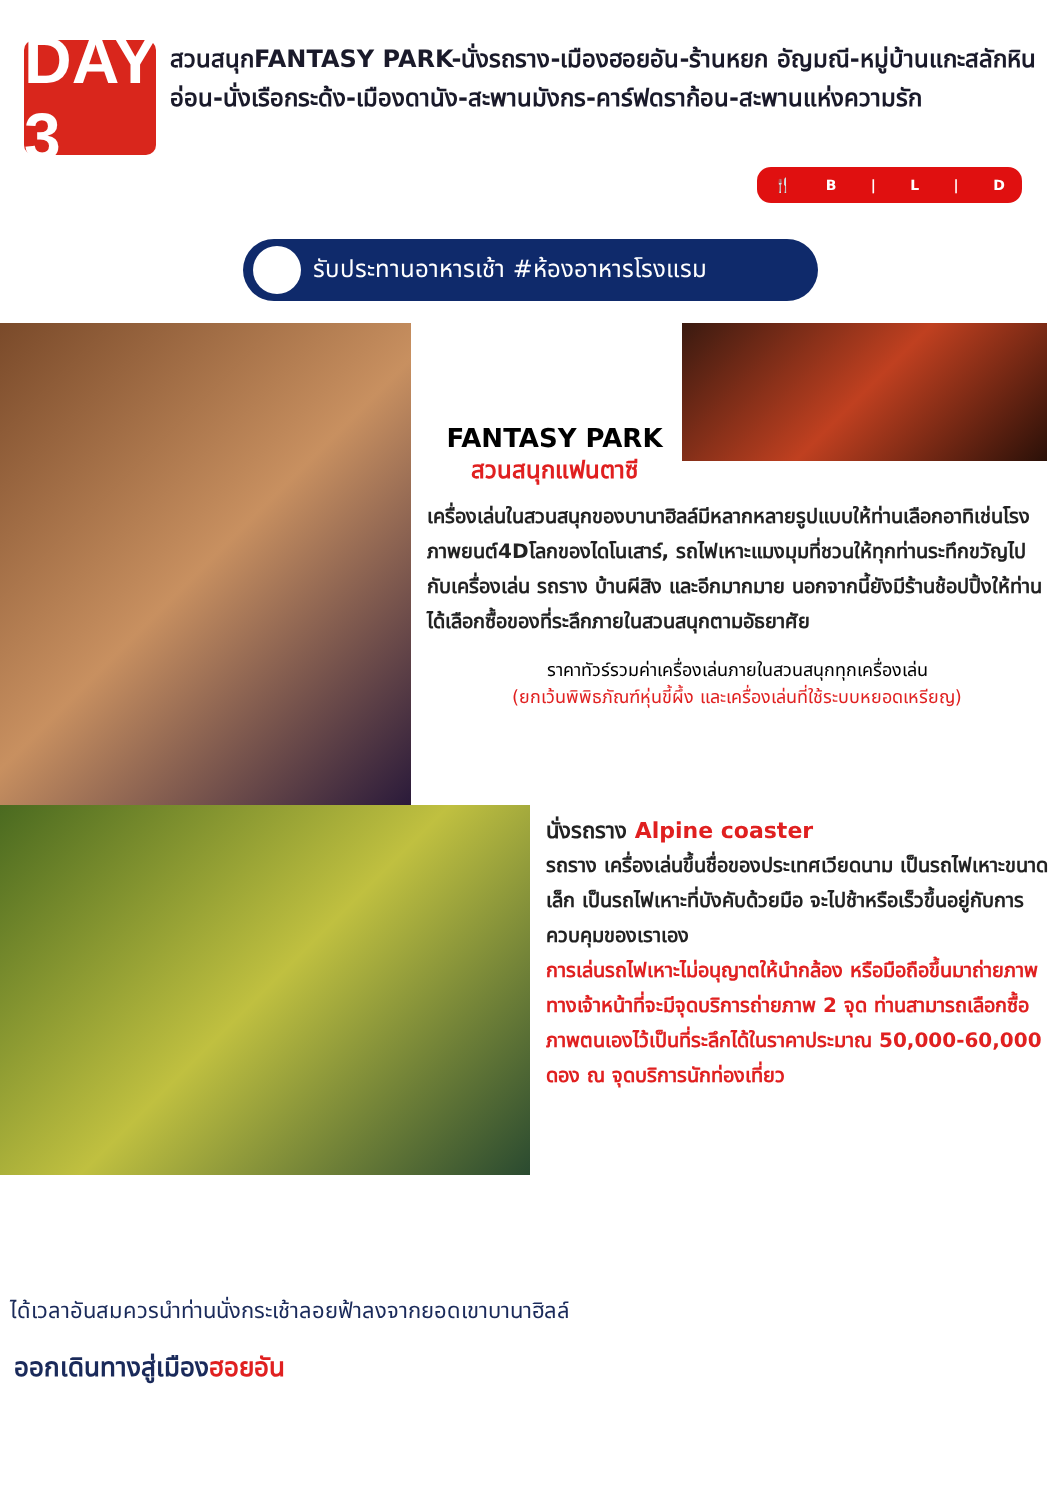DAY 3
สวนสนุกFANTASY PARK-นั่งรถราง-เมืองฮอยอัน-ร้านหยก อัญมณี-หมู่บ้านแกะสลักหินอ่อน-นั่งเรือกระด้ง-เมืองดานัง-สะพานมังกร-คาร์ฟดราก้อน-สะพานแห่งความรัก
🍴 B | L | D
รับประทานอาหารเช้า #ห้องอาหารโรงแรม
FANTASY PARK
สวนสนุกแฟนตาซี
เครื่องเล่นในสวนสนุกของบานาฮิลล์มีหลากหลายรูปแบบให้ท่านเลือกอาทิเช่นโรงภาพยนต์4Dโลกของไดโนเสาร์, รถไฟเหาะแมงมุมที่ชวนให้ทุกท่านระทึกขวัญไปกับเครื่องเล่น รถราง บ้านผีสิง และอีกมากมาย นอกจากนี้ยังมีร้านช้อปปิ้งให้ท่านได้เลือกซื้อของที่ระลึกภายในสวนสนุกตามอัธยาศัย
ราคาทัวร์รวมค่าเครื่องเล่นภายในสวนสนุกทุกเครื่องเล่น
(ยกเว้นพิพิธภัณฑ์หุ่นขี้ผึ้ง และเครื่องเล่นที่ใช้ระบบหยอดเหรียญ)
นั่งรถราง Alpine coaster
รถราง เครื่องเล่นขึ้นชื่อของประเทศเวียดนาม เป็นรถไฟเหาะขนาดเล็ก เป็นรถไฟเหาะที่บังคับด้วยมือ จะไปช้าหรือเร็วขึ้นอยู่กับการควบคุมของเราเอง
การเล่นรถไฟเหาะไม่อนุญาตให้นำกล้อง หรือมือถือขึ้นมาถ่ายภาพ ทางเจ้าหน้าที่จะมีจุดบริการถ่ายภาพ 2 จุด ท่านสามารถเลือกซื้อภาพตนเองไว้เป็นที่ระลึกได้ในราคาประมาณ 50,000-60,000 ดอง ณ จุดบริการนักท่องเที่ยว
ได้เวลาอันสมควรนำท่านนั่งกระเช้าลอยฟ้าลงจากยอดเขาบานาฮิลล์
ออกเดินทางสู่เมืองฮอยอัน